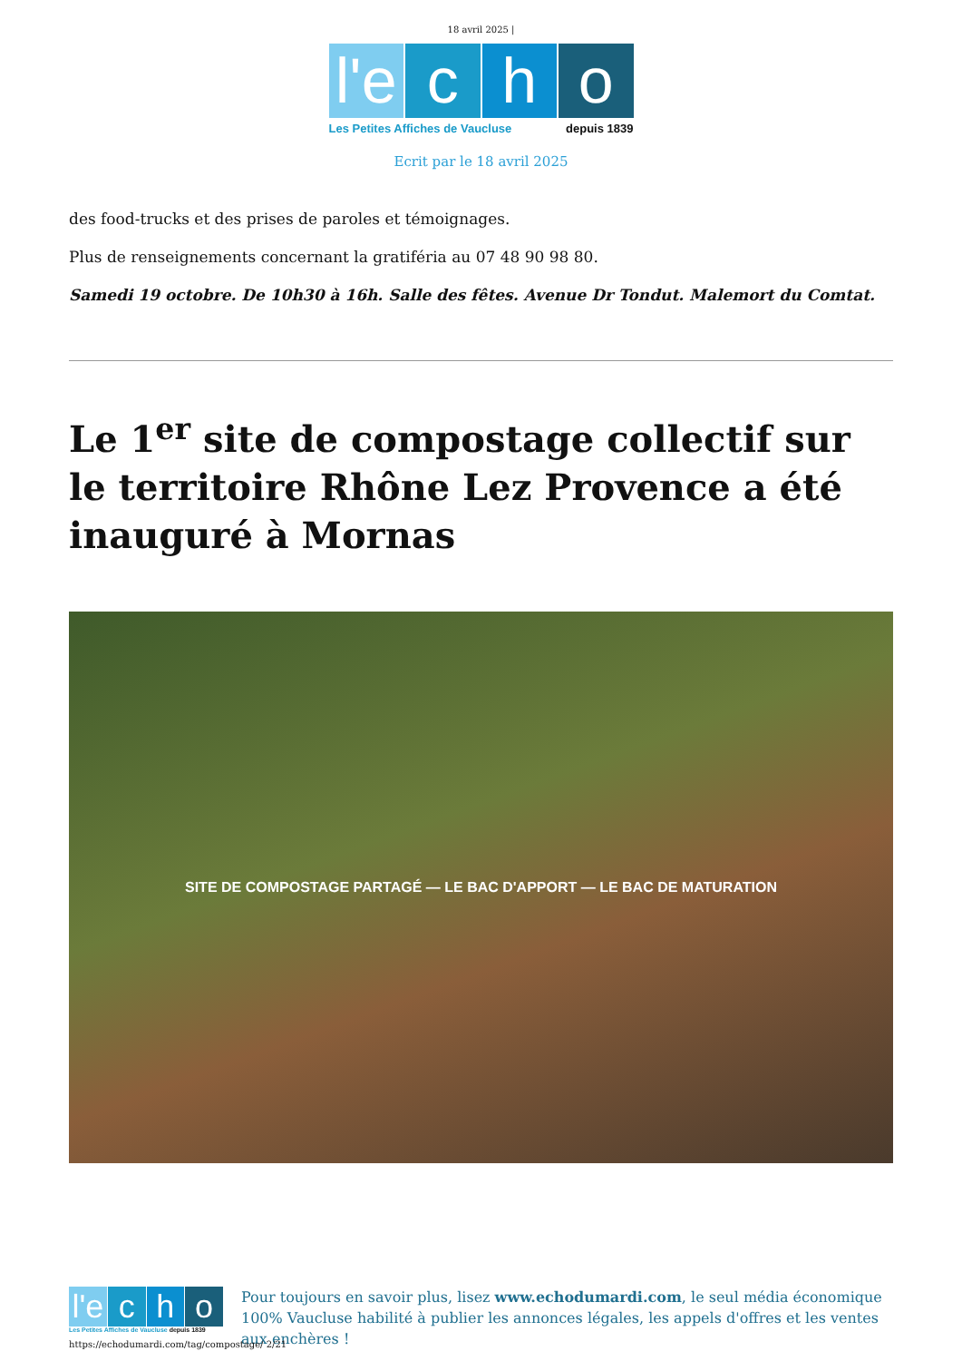18 avril 2025 |
l'e c h o
Les Petites Affiches de Vaucluse depuis 1839
Ecrit par le 18 avril 2025
des food-trucks et des prises de paroles et témoignages.
Plus de renseignements concernant la gratiféria au 07 48 90 98 80.
Samedi 19 octobre. De 10h30 à 16h. Salle des fêtes. Avenue Dr Tondut. Malemort du Comtat.
Le 1<sup>er</sup> site de compostage collectif sur le territoire Rhône Lez Provence a été inauguré à Mornas
SITE DE COMPOSTAGE PARTAGÉ — LE BAC D'APPORT — LE BAC DE MATURATION
l'e c h o
Les Petites Affiches de Vaucluse depuis 1839
Pour toujours en savoir plus, lisez www.echodumardi.com, le seul média économique 100% Vaucluse habilité à publier les annonces légales, les appels d'offres et les ventes aux enchères !
https://echodumardi.com/tag/compostage/ 2/21